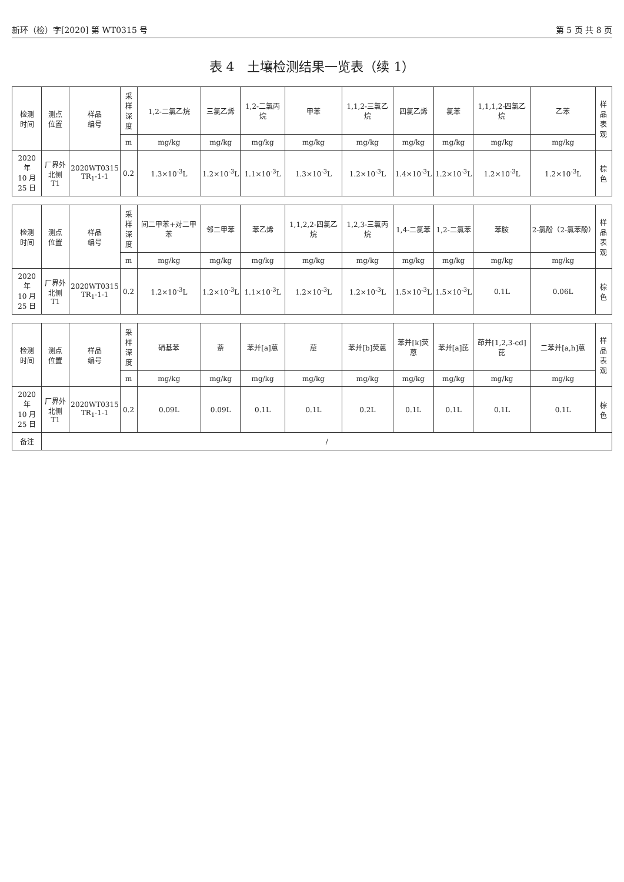新环（检）字[2020] 第 WT0315 号 第 5 页 共 8 页
表 4　土壤检测结果一览表（续 1）
| 检测 时间 | 测点 位置 | 样品 编号 | 采样 深度 | 1,2-二氯乙烷 | 三氯乙烯 | 1,2-二氯丙烷 | 甲苯 | 1,1,2-三氯乙烷 | 四氯乙烯 | 氯苯 | 1,1,1,2-四氯乙烷 | 乙苯 | 样品 表观 |
| --- | --- | --- | --- | --- | --- | --- | --- | --- | --- | --- | --- | --- | --- |
| | | | m | mg/kg | mg/kg | mg/kg | mg/kg | mg/kg | mg/kg | mg/kg | mg/kg | mg/kg | |
| 2020 年 10 月 25 日 | 厂界外 北侧 T1 | 2020WT0315 TR<sub>1</sub>-1-1 | 0.2 | 1.3×10<sup>-3</sup>L | 1.2×10<sup>-3</sup>L | 1.1×10<sup>-3</sup>L | 1.3×10<sup>-3</sup>L | 1.2×10<sup>-3</sup>L | 1.4×10<sup>-3</sup>L | 1.2×10<sup>-3</sup>L | 1.2×10<sup>-3</sup>L | 1.2×10<sup>-3</sup>L | 棕色 |
| 检测 时间 | 测点 位置 | 样品 编号 | 采样 深度 | 间二甲苯+对二甲苯 | 邻二甲苯 | 苯乙烯 | 1,1,2,2-四氯乙烷 | 1,2,3-三氯丙烷 | 1,4-二氯苯 | 1,2-二氯苯 | 苯胺 | 2-氯酚（2-氯苯酚） | 样品 表观 |
| | | | m | mg/kg | mg/kg | mg/kg | mg/kg | mg/kg | mg/kg | mg/kg | mg/kg | mg/kg | |
| 2020 年 10 月 25 日 | 厂界外 北侧 T1 | 2020WT0315 TR<sub>1</sub>-1-1 | 0.2 | 1.2×10<sup>-3</sup>L | 1.2×10<sup>-3</sup>L | 1.1×10<sup>-3</sup>L | 1.2×10<sup>-3</sup>L | 1.2×10<sup>-3</sup>L | 1.5×10<sup>-3</sup>L | 1.5×10<sup>-3</sup>L | 0.1L | 0.06L | 棕色 |
| 检测 时间 | 测点 位置 | 样品 编号 | 采样 深度 | 硝基苯 | 萘 | 苯并[a]蒽 | 䓛 | 苯并[b]荧蒽 | 苯并[k]荧蒽 | 苯并[a]芘 | 茚并[1,2,3-cd]芘 | 二苯并[a,h]蒽 | 样品 表观 |
| | | | m | mg/kg | mg/kg | mg/kg | mg/kg | mg/kg | mg/kg | mg/kg | mg/kg | mg/kg | |
| 2020 年 10 月 25 日 | 厂界外 北侧 T1 | 2020WT0315 TR<sub>1</sub>-1-1 | 0.2 | 0.09L | 0.09L | 0.1L | 0.1L | 0.2L | 0.1L | 0.1L | 0.1L | 0.1L | 棕色 |
| 备注 | / | | | | | | | | | | | | |